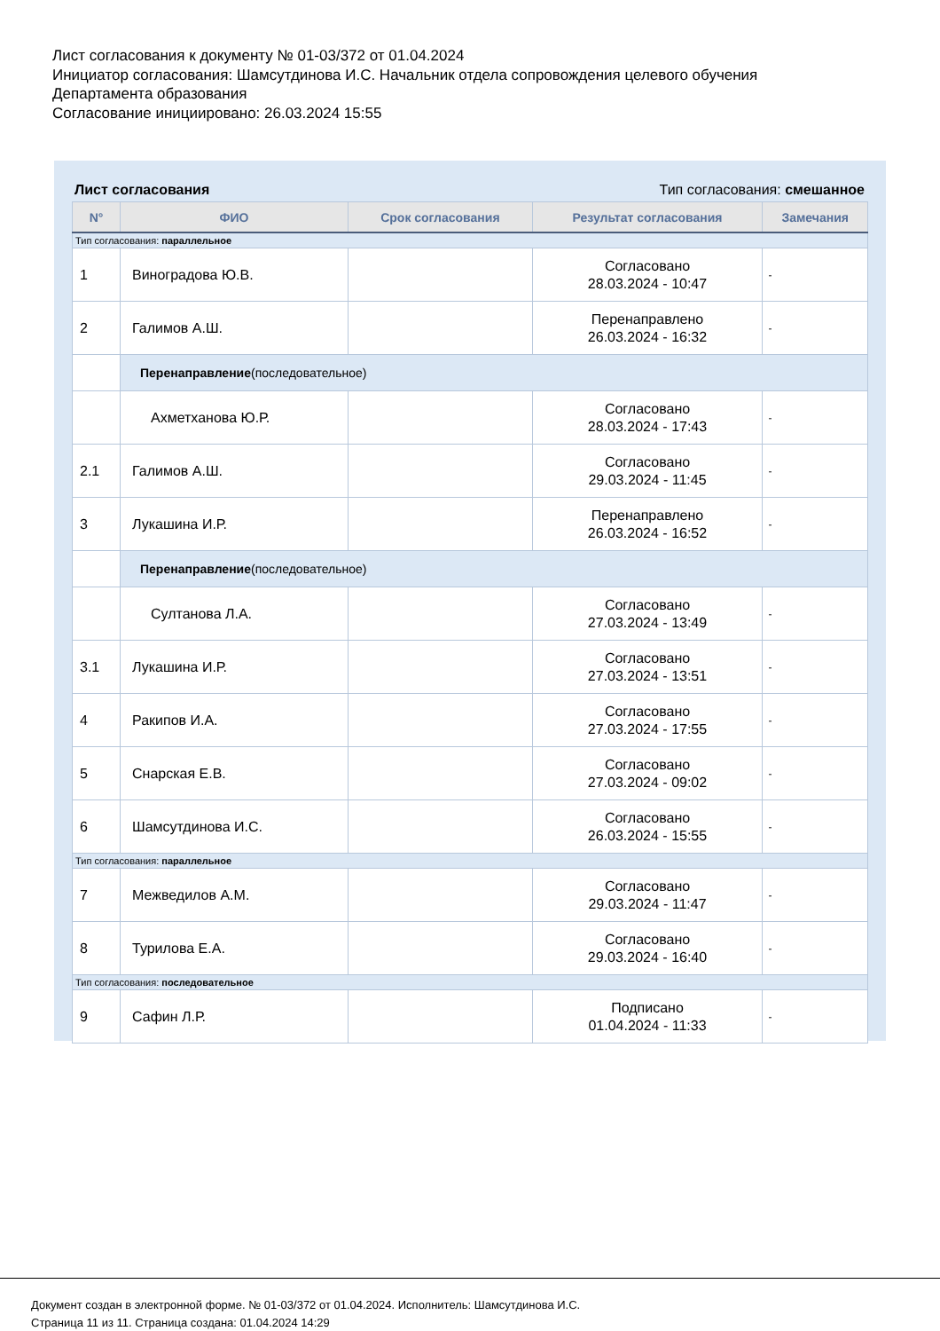Лист согласования к документу № 01-03/372 от 01.04.2024
Инициатор согласования: Шамсутдинова И.С. Начальник отдела сопровождения целевого обучения
Департамента образования
Согласование инициировано: 26.03.2024 15:55
Лист согласования Тип согласования: смешанное
| N° | ФИО | Срок согласования | Результат согласования | Замечания |
| --- | --- | --- | --- | --- |
| Тип согласования: параллельное | | | | |
| 1 | Виноградова Ю.В. | | Согласовано 28.03.2024 - 10:47 | - |
| 2 | Галимов А.Ш. | | Перенаправлено 26.03.2024 - 16:32 | - |
| | Перенаправление (последовательное) | | | |
| | Ахметханова Ю.Р. | | Согласовано 28.03.2024 - 17:43 | - |
| 2.1 | Галимов А.Ш. | | Согласовано 29.03.2024 - 11:45 | - |
| 3 | Лукашина И.Р. | | Перенаправлено 26.03.2024 - 16:52 | - |
| | Перенаправление (последовательное) | | | |
| | Султанова Л.А. | | Согласовано 27.03.2024 - 13:49 | - |
| 3.1 | Лукашина И.Р. | | Согласовано 27.03.2024 - 13:51 | - |
| 4 | Ракипов И.А. | | Согласовано 27.03.2024 - 17:55 | - |
| 5 | Снарская Е.В. | | Согласовано 27.03.2024 - 09:02 | - |
| 6 | Шамсутдинова И.С. | | Согласовано 26.03.2024 - 15:55 | - |
| Тип согласования: параллельное | | | | |
| 7 | Межведилов А.М. | | Согласовано 29.03.2024 - 11:47 | - |
| 8 | Турилова Е.А. | | Согласовано 29.03.2024 - 16:40 | - |
| Тип согласования: последовательное | | | | |
| 9 | Сафин Л.Р. | | Подписано 01.04.2024 - 11:33 | - |
Документ создан в электронной форме. № 01-03/372 от 01.04.2024. Исполнитель: Шамсутдинова И.С.
Страница 11 из 11. Страница создана: 01.04.2024 14:29